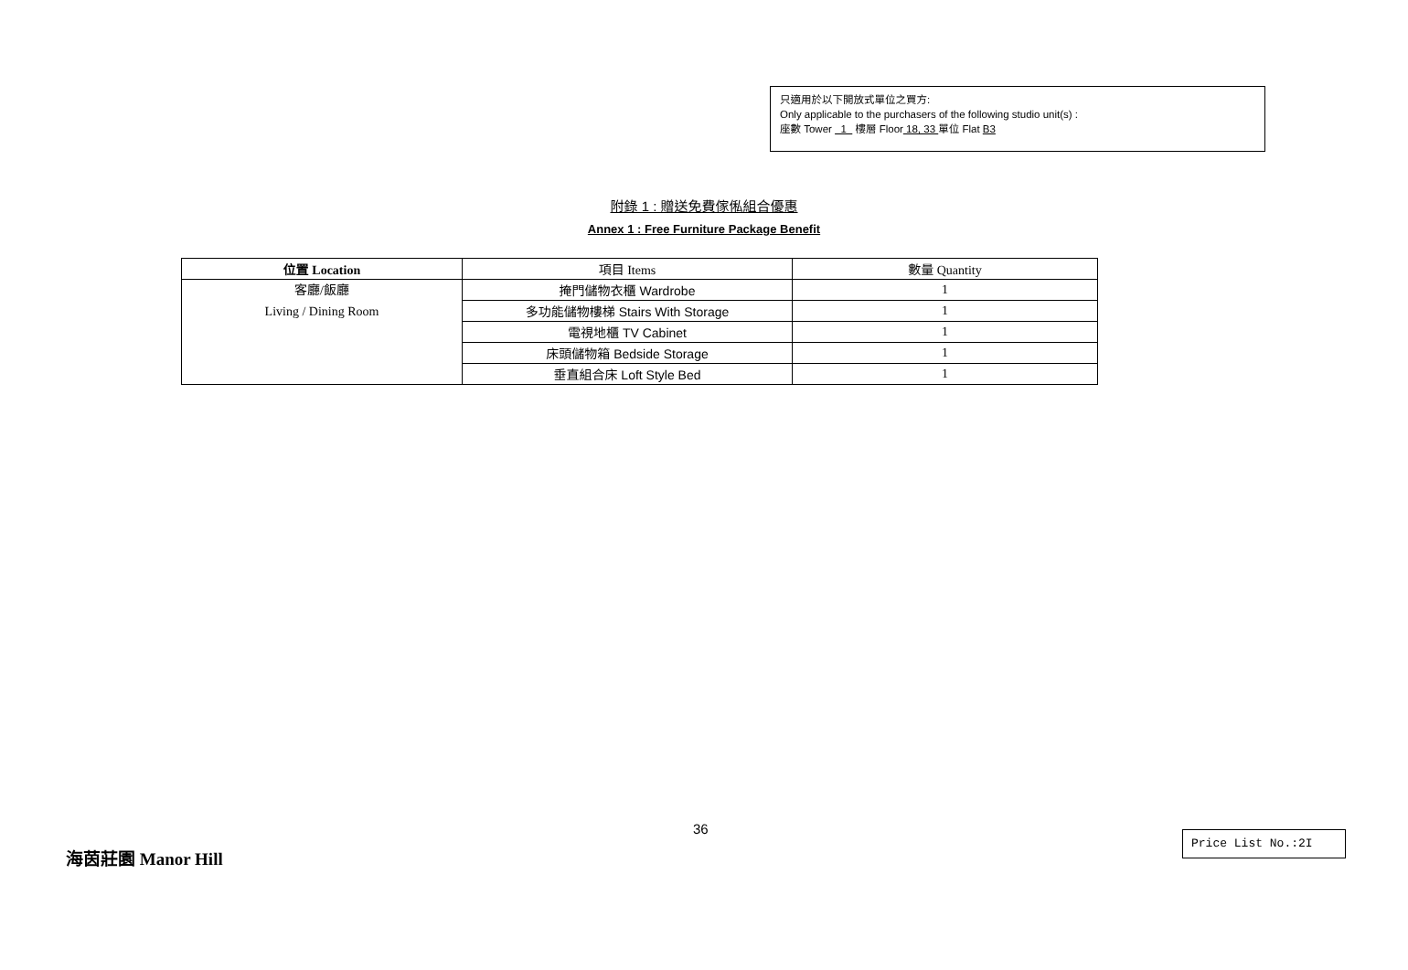只適用於以下開放式單位之買方:
Only applicable to the purchasers of the following studio unit(s) :
座數 Tower 1 樓層 Floor 18, 33 單位 Flat B3
附錄 1 : 贈送免費傢俬組合優惠
Annex 1 : Free Furniture Package Benefit
| 位置 Location | 項目 Items | 數量 Quantity |
| --- | --- | --- |
| 客廳/飯廳 Living / Dining Room | 掩門儲物衣櫃 Wardrobe | 1 |
| | 多功能儲物樓梯 Stairs With Storage | 1 |
| | 電視地櫃 TV Cabinet | 1 |
| | 床頭儲物箱 Bedside Storage | 1 |
| | 垂直組合床 Loft Style Bed | 1 |
36
海茵莊園 Manor Hill
Price List No.:2I